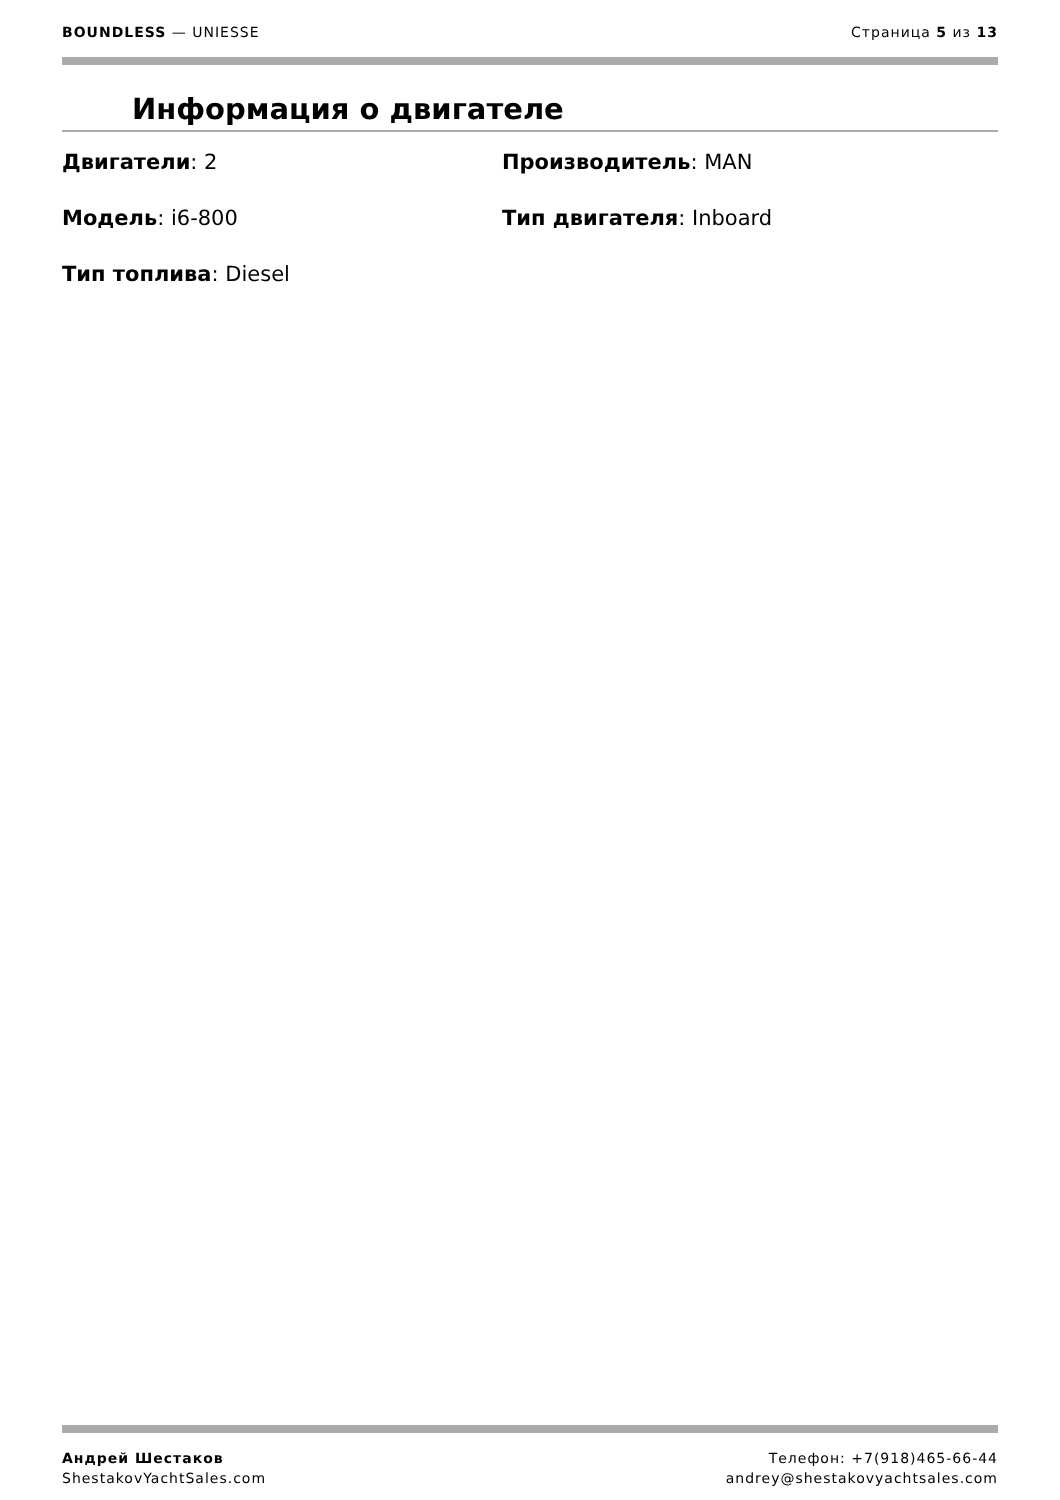BOUNDLESS — UNIESSE Страница 5 из 13
Информация о двигателе
Двигатели: 2
Производитель: MAN
Модель: i6-800
Тип двигателя: Inboard
Тип топлива: Diesel
Андрей Шестаков
ShestakovYachtSales.com
Телефон: +7(918)465-66-44
andrey@shestakovyachtsales.com